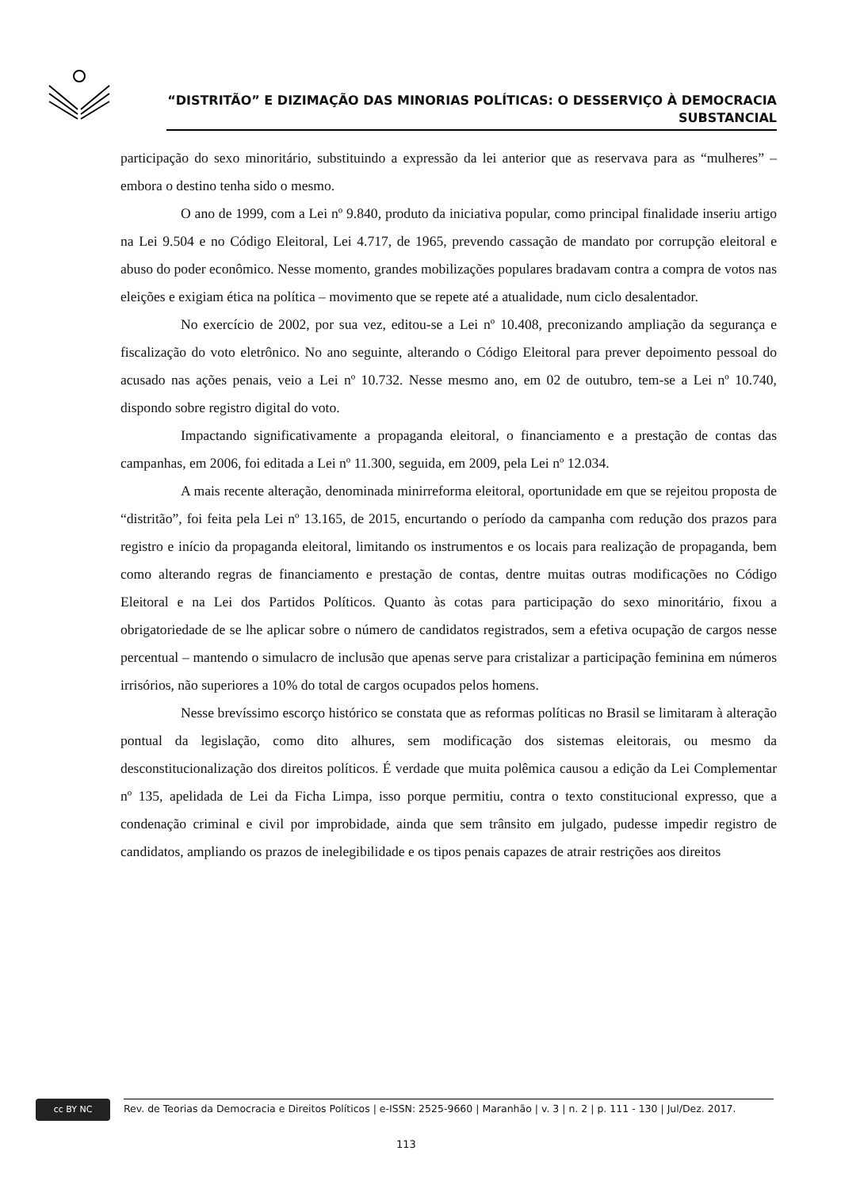“DISTRITÃO” E DIZIMAÇÃO DAS MINORIAS POLÍTICAS: O DESSERVIÇO À DEMOCRACIA
SUBSTANCIAL
participação do sexo minoritário, substituindo a expressão da lei anterior que as reservava para as “mulheres” – embora o destino tenha sido o mesmo.
O ano de 1999, com a Lei nº 9.840, produto da iniciativa popular, como principal finalidade inseriu artigo na Lei 9.504 e no Código Eleitoral, Lei 4.717, de 1965, prevendo cassação de mandato por corrupção eleitoral e abuso do poder econômico. Nesse momento, grandes mobilizações populares bradavam contra a compra de votos nas eleições e exigiam ética na política – movimento que se repete até a atualidade, num ciclo desalentador.
No exercício de 2002, por sua vez, editou-se a Lei nº 10.408, preconizando ampliação da segurança e fiscalização do voto eletrônico. No ano seguinte, alterando o Código Eleitoral para prever depoimento pessoal do acusado nas ações penais, veio a Lei nº 10.732. Nesse mesmo ano, em 02 de outubro, tem-se a Lei nº 10.740, dispondo sobre registro digital do voto.
Impactando significativamente a propaganda eleitoral, o financiamento e a prestação de contas das campanhas, em 2006, foi editada a Lei nº 11.300, seguida, em 2009, pela Lei nº 12.034.
A mais recente alteração, denominada minirreforma eleitoral, oportunidade em que se rejeitou proposta de “distritão”, foi feita pela Lei nº 13.165, de 2015, encurtando o período da campanha com redução dos prazos para registro e início da propaganda eleitoral, limitando os instrumentos e os locais para realização de propaganda, bem como alterando regras de financiamento e prestação de contas, dentre muitas outras modificações no Código Eleitoral e na Lei dos Partidos Políticos. Quanto às cotas para participação do sexo minoritário, fixou a obrigatoriedade de se lhe aplicar sobre o número de candidatos registrados, sem a efetiva ocupação de cargos nesse percentual – mantendo o simulacro de inclusão que apenas serve para cristalizar a participação feminina em números irrisórios, não superiores a 10% do total de cargos ocupados pelos homens.
Nesse brevíssimo escorço histórico se constata que as reformas políticas no Brasil se limitaram à alteração pontual da legislação, como dito alhures, sem modificação dos sistemas eleitorais, ou mesmo da desconstitucionalização dos direitos políticos. É verdade que muita polêmica causou a edição da Lei Complementar nº 135, apelidada de Lei da Ficha Limpa, isso porque permitiu, contra o texto constitucional expresso, que a condenação criminal e civil por improbidade, ainda que sem trânsito em julgado, pudesse impedir registro de candidatos, ampliando os prazos de inelegibilidade e os tipos penais capazes de atrair restrições aos direitos
cc BY NC Rev. de Teorias da Democracia e Direitos Políticos | e-ISSN: 2525-9660 | Maranhão | v. 3 | n. 2 | p. 111 - 130 | Jul/Dez. 2017.
113